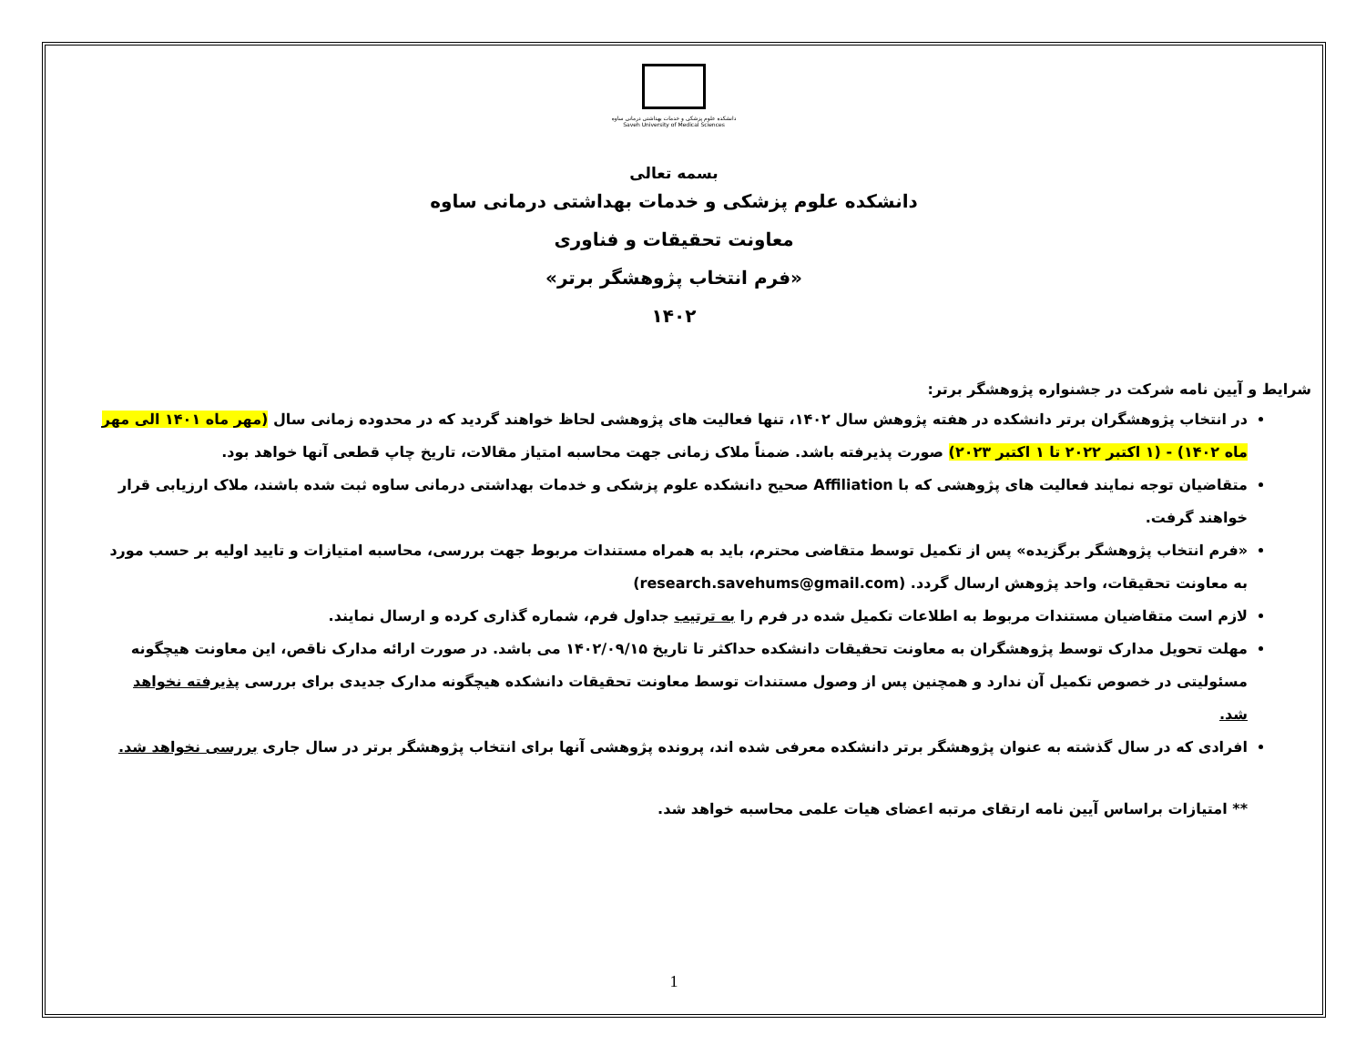دانشکده علوم پزشکی و خدمات بهداشتی درمانی ساوه
Saveh University of Medical Sciences
بسمه تعالی
دانشکده علوم پزشکی و خدمات بهداشتی درمانی ساوه
معاونت تحقیقات و فناوری
«فرم انتخاب پژوهشگر برتر»
۱۴۰۲
شرایط و آیین نامه شرکت در جشنواره پژوهشگر برتر:
در انتخاب پژوهشگران برتر دانشکده در هفته پژوهش سال ۱۴۰۲، تنها فعالیت های پژوهشی لحاظ خواهند گردید که در محدوده زمانی سال (مهر ماه ۱۴۰۱ الی مهر ماه ۱۴۰۲) - (۱ اکتبر ۲۰۲۲ تا ۱ اکتبر ۲۰۲۳) صورت پذیرفته باشد. ضمناً ملاک زمانی جهت محاسبه امتیاز مقالات، تاریخ چاپ قطعی آنها خواهد بود.
متقاضیان توجه نمایند فعالیت های پژوهشی که با Affiliation صحیح دانشکده علوم پزشکی و خدمات بهداشتی درمانی ساوه ثبت شده باشند، ملاک ارزیابی قرار خواهند گرفت.
«فرم انتخاب پژوهشگر برگزیده» پس از تکمیل توسط متقاضی محترم، باید به همراه مستندات مربوط جهت بررسی، محاسبه امتیازات و تایید اولیه بر حسب مورد به معاونت تحقیقات، واحد پژوهش ارسال گردد. (research.savehums@gmail.com)
لازم است متقاضیان مستندات مربوط به اطلاعات تکمیل شده در فرم را به ترتیب جداول فرم، شماره گذاری کرده و ارسال نمایند.
مهلت تحویل مدارک توسط پژوهشگران به معاونت تحقیقات دانشکده حداکثر تا تاریخ ۱۴۰۲/۰۹/۱۵ می باشد. در صورت ارائه مدارک ناقص، این معاونت هیچگونه مسئولیتی در خصوص تکمیل آن ندارد و همچنین پس از وصول مستندات توسط معاونت تحقیقات دانشکده هیچگونه مدارک جدیدی برای بررسی پذیرفته نخواهد شد.
افرادی که در سال گذشته به عنوان پژوهشگر برتر دانشکده معرفی شده اند، پرونده پژوهشی آنها برای انتخاب پژوهشگر برتر در سال جاری بررسی نخواهد شد.
** امتیازات براساس آیین نامه ارتقای مرتبه اعضای هیات علمی محاسبه خواهد شد.
1